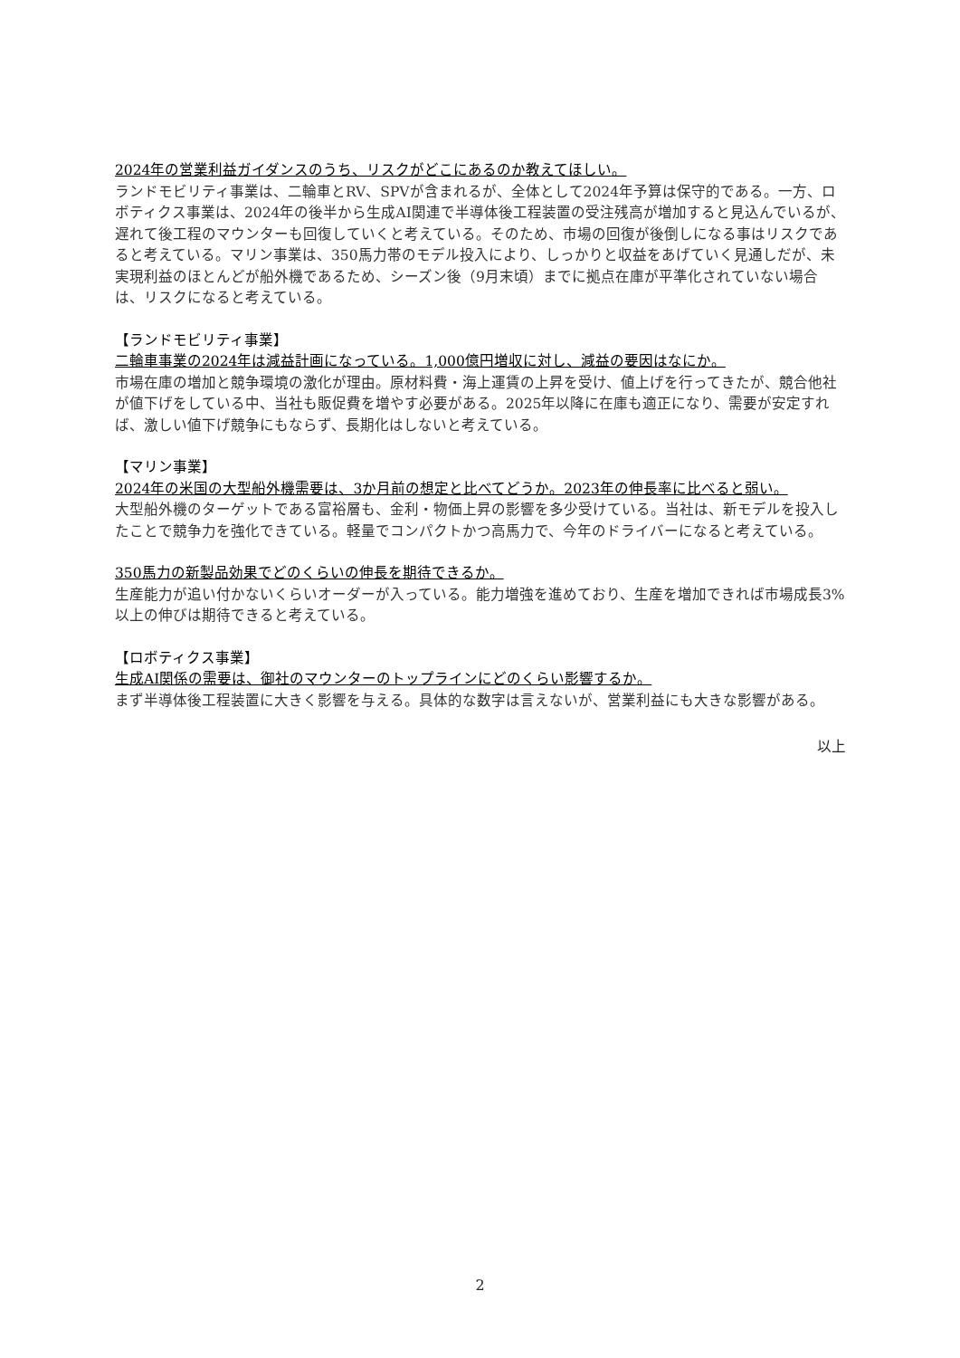2024年の営業利益ガイダンスのうち、リスクがどこにあるのか教えてほしい。
ランドモビリティ事業は、二輪車とRV、SPVが含まれるが、全体として2024年予算は保守的である。一方、ロボティクス事業は、2024年の後半から生成AI関連で半導体後工程装置の受注残高が増加すると見込んでいるが、遅れて後工程のマウンターも回復していくと考えている。そのため、市場の回復が後倒しになる事はリスクであると考えている。マリン事業は、350馬力帯のモデル投入により、しっかりと収益をあげていく見通しだが、未実現利益のほとんどが船外機であるため、シーズン後（9月末頃）までに拠点在庫が平準化されていない場合は、リスクになると考えている。
【ランドモビリティ事業】
二輪車事業の2024年は減益計画になっている。1,000億円増収に対し、減益の要因はなにか。
市場在庫の増加と競争環境の激化が理由。原材料費・海上運賃の上昇を受け、値上げを行ってきたが、競合他社が値下げをしている中、当社も販促費を増やす必要がある。2025年以降に在庫も適正になり、需要が安定すれば、激しい値下げ競争にもならず、長期化はしないと考えている。
【マリン事業】
2024年の米国の大型船外機需要は、3か月前の想定と比べてどうか。2023年の伸長率に比べると弱い。
大型船外機のターゲットである富裕層も、金利・物価上昇の影響を多少受けている。当社は、新モデルを投入したことで競争力を強化できている。軽量でコンパクトかつ高馬力で、今年のドライバーになると考えている。
350馬力の新製品効果でどのくらいの伸長を期待できるか。
生産能力が追い付かないくらいオーダーが入っている。能力増強を進めており、生産を増加できれば市場成長3%以上の伸びは期待できると考えている。
【ロボティクス事業】
生成AI関係の需要は、御社のマウンターのトップラインにどのくらい影響するか。
まず半導体後工程装置に大きく影響を与える。具体的な数字は言えないが、営業利益にも大きな影響がある。
以上
2